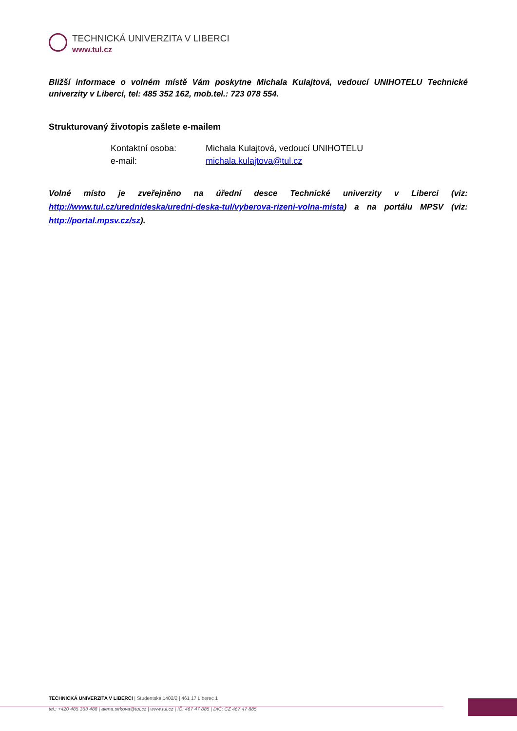TECHNICKÁ UNIVERZITA V LIBERCI
www.tul.cz
Bližší informace o volném místě Vám poskytne Michala Kulajtová, vedoucí UNIHOTELU Technické univerzity v Liberci, tel: 485 352 162, mob.tel.: 723 078 554.
Strukturovaný životopis zašlete e-mailem
Kontaktní osoba: Michala Kulajtová, vedoucí UNIHOTELU
e-mail: michala.kulajtova@tul.cz
Volné místo je zveřejněno na úřední desce Technické univerzity v Liberci (viz: http://www.tul.cz/urednideska/uredni-deska-tul/vyberova-rizeni-volna-mista) a na portálu MPSV (viz: http://portal.mpsv.cz/sz).
TECHNICKÁ UNIVERZITA V LIBERCI | Studentská 1402/2 | 461 17 Liberec 1
tel.: +420 485 353 488 | alena.sirkova@tul.cz | www.tul.cz | IČ: 467 47 885 | DIČ: CZ 467 47 885